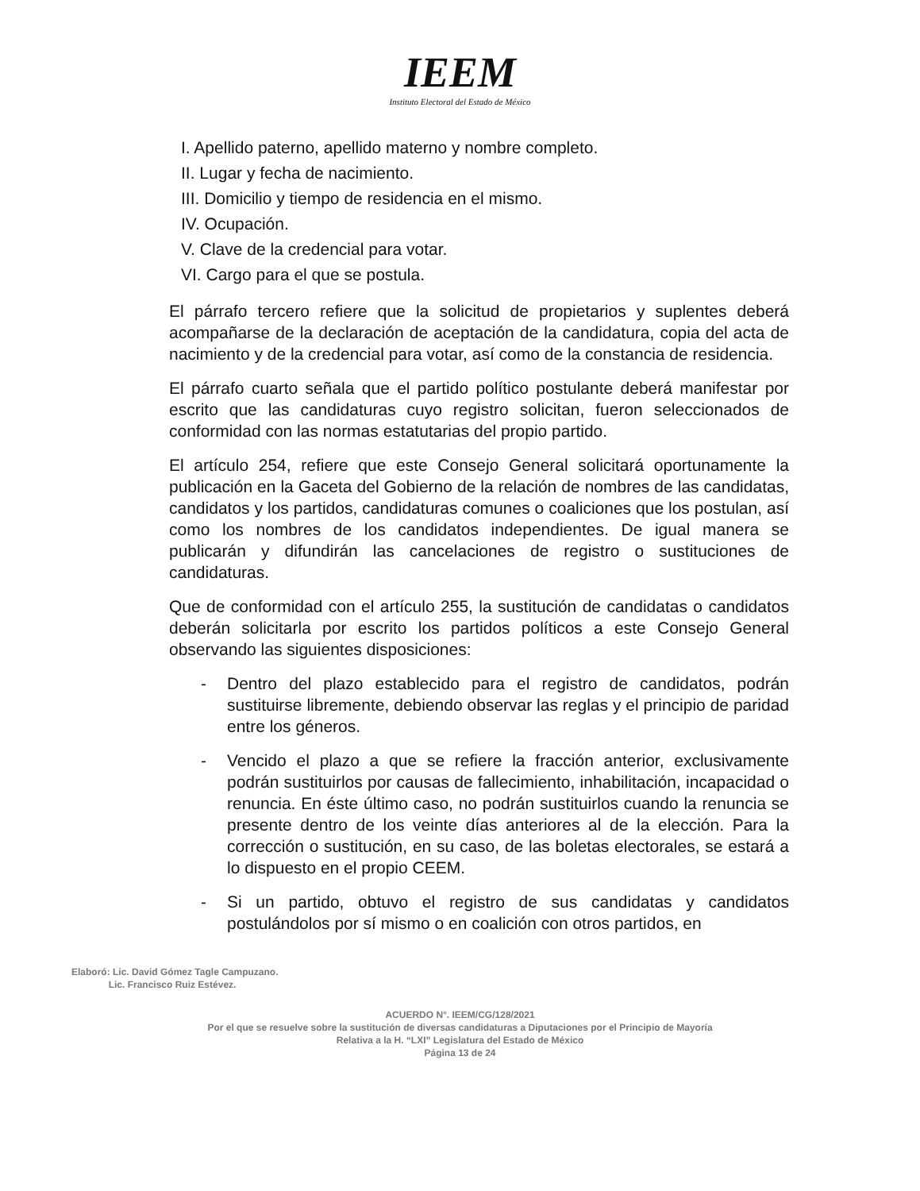IEEM
Instituto Electoral del Estado de México
I. Apellido paterno, apellido materno y nombre completo.
II. Lugar y fecha de nacimiento.
III. Domicilio y tiempo de residencia en el mismo.
IV. Ocupación.
V. Clave de la credencial para votar.
VI. Cargo para el que se postula.
El párrafo tercero refiere que la solicitud de propietarios y suplentes deberá acompañarse de la declaración de aceptación de la candidatura, copia del acta de nacimiento y de la credencial para votar, así como de la constancia de residencia.
El párrafo cuarto señala que el partido político postulante deberá manifestar por escrito que las candidaturas cuyo registro solicitan, fueron seleccionados de conformidad con las normas estatutarias del propio partido.
El artículo 254, refiere que este Consejo General solicitará oportunamente la publicación en la Gaceta del Gobierno de la relación de nombres de las candidatas, candidatos y los partidos, candidaturas comunes o coaliciones que los postulan, así como los nombres de los candidatos independientes. De igual manera se publicarán y difundirán las cancelaciones de registro o sustituciones de candidaturas.
Que de conformidad con el artículo 255, la sustitución de candidatas o candidatos deberán solicitarla por escrito los partidos políticos a este Consejo General observando las siguientes disposiciones:
- Dentro del plazo establecido para el registro de candidatos, podrán sustituirse libremente, debiendo observar las reglas y el principio de paridad entre los géneros.
- Vencido el plazo a que se refiere la fracción anterior, exclusivamente podrán sustituirlos por causas de fallecimiento, inhabilitación, incapacidad o renuncia. En éste último caso, no podrán sustituirlos cuando la renuncia se presente dentro de los veinte días anteriores al de la elección. Para la corrección o sustitución, en su caso, de las boletas electorales, se estará a lo dispuesto en el propio CEEM.
- Si un partido, obtuvo el registro de sus candidatas y candidatos postulándolos por sí mismo o en coalición con otros partidos, en
Elaboró: Lic. David Gómez Tagle Campuzano.
Lic. Francisco Ruiz Estévez.
ACUERDO N°. IEEM/CG/128/2021
Por el que se resuelve sobre la sustitución de diversas candidaturas a Diputaciones por el Principio de Mayoría
Relativa a la H. “LXI” Legislatura del Estado de México
Página 13 de 24